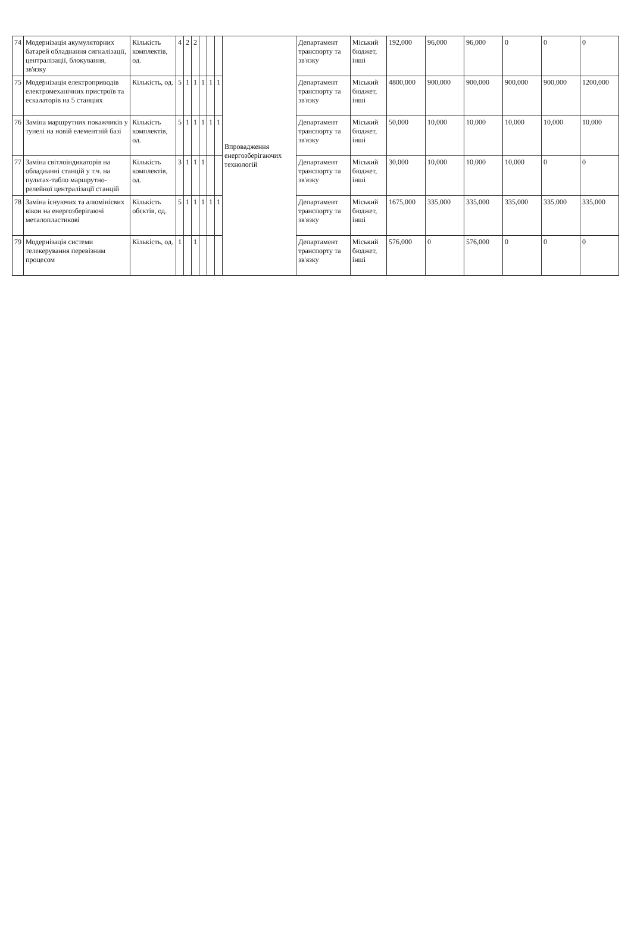| 74 | Модернізація акумуляторних батарей обладнання сигналізації, централізації, блокування, зв'язку | Кількість комплектів, од. | 4 | 2 | 2 | | | | Впровадження енергозберігаючих технологій | Департамент транспорту та зв'язку | Міський бюджет, інші | 192,000 | 96,000 | 96,000 | 0 | 0 | 0 |
| 75 | Модернізація електроприводів електромеханічних пристроїв та ескалаторів на 5 станціях | Кількість, од. | 5 | 1 | 1 | 1 | 1 | 1 | | Департамент транспорту та зв'язку | Міський бюджет, інші | 4800,000 | 900,000 | 900,000 | 900,000 | 900,000 | 1200,000 |
| 76 | Заміна маршрутних покажчиків у тунелі на новій елементній базі | Кількість комплектів, од. | 5 | 1 | 1 | 1 | 1 | 1 | | Департамент транспорту та зв'язку | Міський бюджет, інші | 50,000 | 10,000 | 10,000 | 10,000 | 10,000 | 10,000 |
| 77 | Заміна світлоіндикаторів на обладнанні станцій у т.ч. на пультах-табло маршрутно-релейної централізації станцій | Кількість комплектів, од. | 3 | 1 | 1 | 1 | | | | Департамент транспорту та зв'язку | Міський бюджет, інші | 30,000 | 10,000 | 10,000 | 10,000 | 0 | 0 |
| 78 | Заміна існуючих та алюмінієвих вікон на енергозберігаючі металопластикові | Кількість обєктів, од. | 5 | 1 | 1 | 1 | 1 | 1 | | Департамент транспорту та зв'язку | Міський бюджет, інші | 1675,000 | 335,000 | 335,000 | 335,000 | 335,000 | 335,000 |
| 79 | Модернізація системи телекерування перевізним процесом | Кількість, од. | 1 | | 1 | | | | | Департамент транспорту та зв'язку | Міський бюджет, інші | 576,000 | 0 | 576,000 | 0 | 0 | 0 |